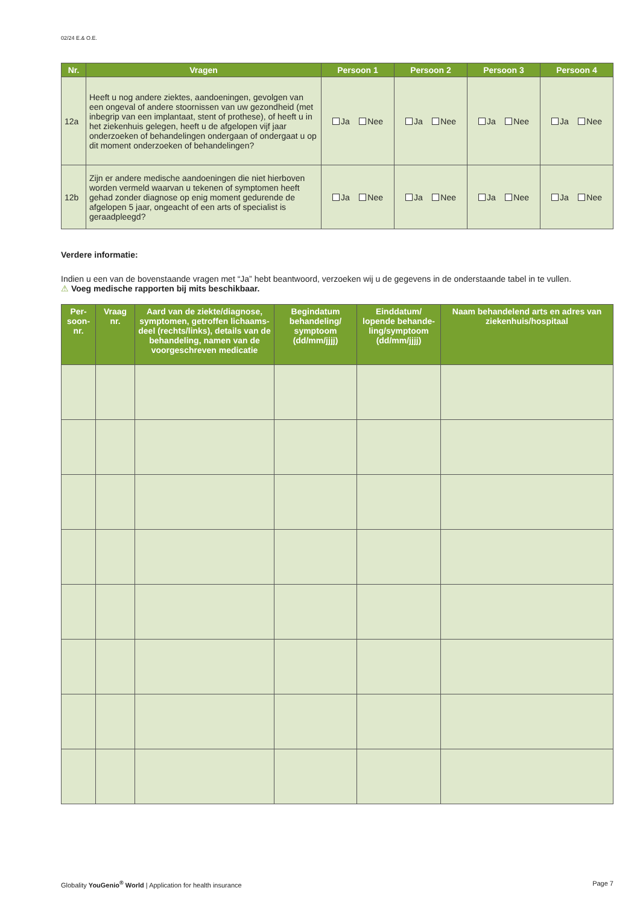02/24 E.& O.E.
| Nr. | Vragen | Persoon 1 | Persoon 2 | Persoon 3 | Persoon 4 |
| --- | --- | --- | --- | --- | --- |
| 12a | Heeft u nog andere ziektes, aandoeningen, gevolgen van een ongeval of andere stoornissen van uw gezondheid (met inbegrip van een implantaat, stent of prothese), of heeft u in het ziekenhuis gelegen, heeft u de afgelopen vijf jaar onderzoeken of behandelingen ondergaan of ondergaat u op dit moment onderzoeken of behandelingen? | Ja Nee | Ja Nee | Ja Nee | Ja Nee |
| 12b | Zijn er andere medische aandoeningen die niet hierboven worden vermeld waarvan u tekenen of symptomen heeft gehad zonder diagnose op enig moment gedurende de afgelopen 5 jaar, ongeacht of een arts of specialist is geraadpleegd? | Ja Nee | Ja Nee | Ja Nee | Ja Nee |
Verdere informatie:
Indien u een van de bovenstaande vragen met “Ja” hebt beantwoord, verzoeken wij u de gegevens in de onderstaande tabel in te vullen.
⚠ Voeg medische rapporten bij mits beschikbaar.
| Per- soon- nr. | Vraag nr. | Aard van de ziekte/diagnose, symptomen, getroffen lichaams-deel (rechts/links), details van de behandeling, namen van de voorgeschreven medicatie | Begindatum behandeling/ symptoom (dd/mm/jjjj) | Einddatum/ lopende behande-ling/symptoom (dd/mm/jjjj) | Naam behandelend arts en adres van ziekenhuis/hospitaal |
| --- | --- | --- | --- | --- | --- |
Globality YouGenio<sup>®</sup> World | Application for health insurance Page 7